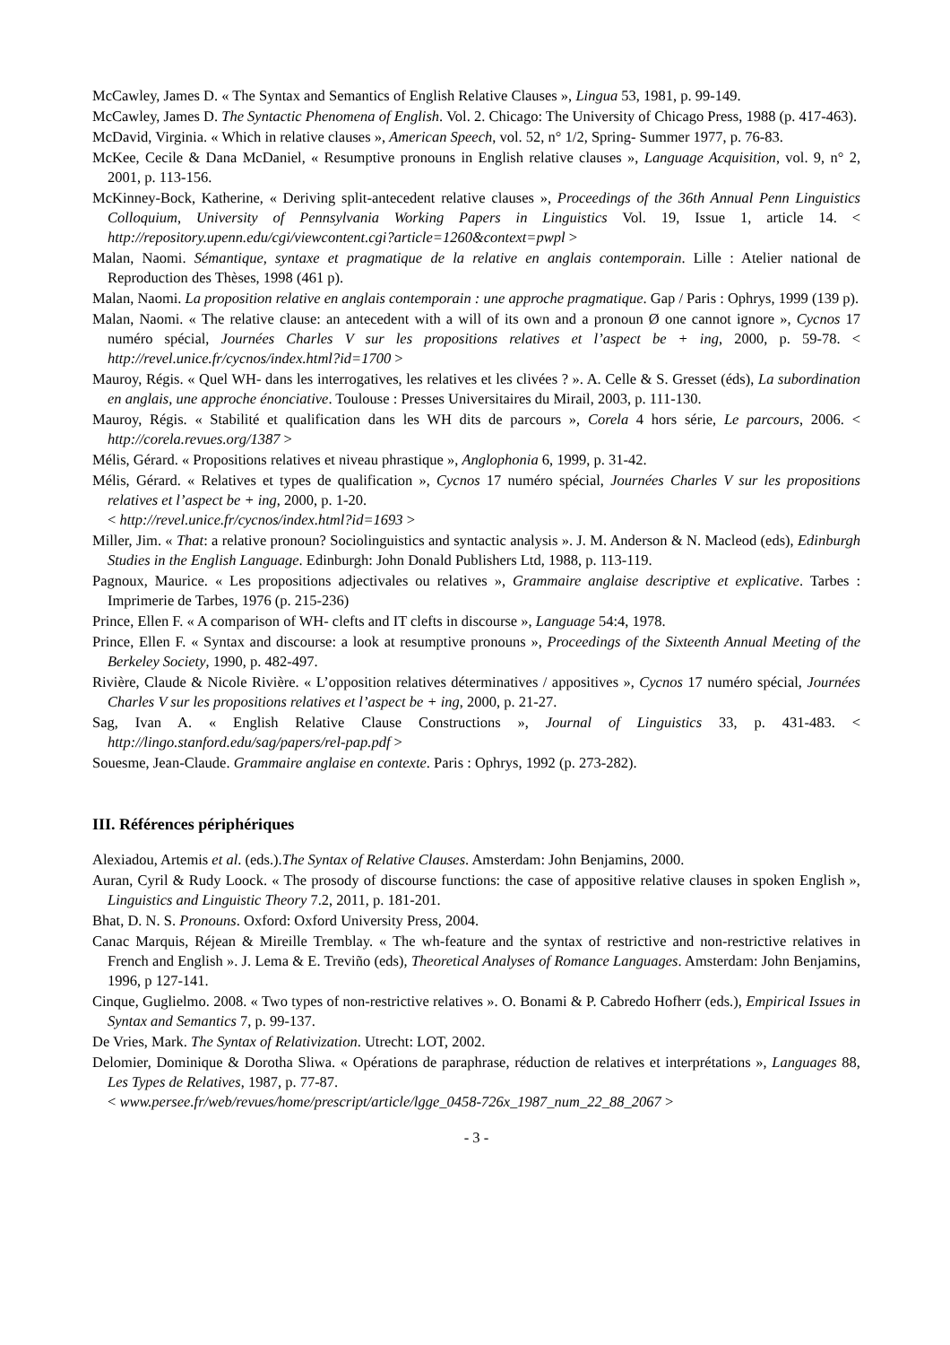McCawley, James D. « The Syntax and Semantics of English Relative Clauses », Lingua 53, 1981, p. 99-149.
McCawley, James D. The Syntactic Phenomena of English. Vol. 2. Chicago: The University of Chicago Press, 1988 (p. 417-463).
McDavid, Virginia. « Which in relative clauses », American Speech, vol. 52, n° 1/2, Spring- Summer 1977, p. 76-83.
McKee, Cecile & Dana McDaniel, « Resumptive pronouns in English relative clauses », Language Acquisition, vol. 9, n° 2, 2001, p. 113-156.
McKinney-Bock, Katherine, « Deriving split-antecedent relative clauses », Proceedings of the 36th Annual Penn Linguistics Colloquium, University of Pennsylvania Working Papers in Linguistics Vol. 19, Issue 1, article 14. < http://repository.upenn.edu/cgi/viewcontent.cgi?article=1260&context=pwpl >
Malan, Naomi. Sémantique, syntaxe et pragmatique de la relative en anglais contemporain. Lille : Atelier national de Reproduction des Thèses, 1998 (461 p).
Malan, Naomi. La proposition relative en anglais contemporain : une approche pragmatique. Gap / Paris : Ophrys, 1999 (139 p).
Malan, Naomi. « The relative clause: an antecedent with a will of its own and a pronoun Ø one cannot ignore », Cycnos 17 numéro spécial, Journées Charles V sur les propositions relatives et l’aspect be + ing, 2000, p. 59-78. < http://revel.unice.fr/cycnos/index.html?id=1700 >
Mauroy, Régis. « Quel WH- dans les interrogatives, les relatives et les clivées ? ». A. Celle & S. Gresset (éds), La subordination en anglais, une approche énonciative. Toulouse : Presses Universitaires du Mirail, 2003, p. 111-130.
Mauroy, Régis. « Stabilité et qualification dans les WH dits de parcours », Corela 4 hors série, Le parcours, 2006. < http://corela.revues.org/1387 >
Mélis, Gérard. « Propositions relatives et niveau phrastique », Anglophonia 6, 1999, p. 31-42.
Mélis, Gérard. « Relatives et types de qualification », Cycnos 17 numéro spécial, Journées Charles V sur les propositions relatives et l’aspect be + ing, 2000, p. 1-20.
< http://revel.unice.fr/cycnos/index.html?id=1693 >
Miller, Jim. « That: a relative pronoun? Sociolinguistics and syntactic analysis ». J. M. Anderson & N. Macleod (eds), Edinburgh Studies in the English Language. Edinburgh: John Donald Publishers Ltd, 1988, p. 113-119.
Pagnoux, Maurice. « Les propositions adjectivales ou relatives », Grammaire anglaise descriptive et explicative. Tarbes : Imprimerie de Tarbes, 1976 (p. 215-236)
Prince, Ellen F. « A comparison of WH- clefts and IT clefts in discourse », Language 54:4, 1978.
Prince, Ellen F. « Syntax and discourse: a look at resumptive pronouns », Proceedings of the Sixteenth Annual Meeting of the Berkeley Society, 1990, p. 482-497.
Rivière, Claude & Nicole Rivière. « L’opposition relatives déterminatives / appositives », Cycnos 17 numéro spécial, Journées Charles V sur les propositions relatives et l’aspect be + ing, 2000, p. 21-27.
Sag, Ivan A. « English Relative Clause Constructions », Journal of Linguistics 33, p. 431-483. < http://lingo.stanford.edu/sag/papers/rel-pap.pdf >
Souesme, Jean-Claude. Grammaire anglaise en contexte. Paris : Ophrys, 1992 (p. 273-282).
III. Références périphériques
Alexiadou, Artemis et al. (eds.).The Syntax of Relative Clauses. Amsterdam: John Benjamins, 2000.
Auran, Cyril & Rudy Loock. « The prosody of discourse functions: the case of appositive relative clauses in spoken English », Linguistics and Linguistic Theory 7.2, 2011, p. 181-201.
Bhat, D. N. S. Pronouns. Oxford: Oxford University Press, 2004.
Canac Marquis, Réjean & Mireille Tremblay. « The wh‑feature and the syntax of restrictive and non‑restrictive relatives in French and English ». J. Lema & E. Treviño (eds), Theoretical Analyses of Romance Languages. Amsterdam: John Benjamins, 1996, p 127‑141.
Cinque, Guglielmo. 2008. « Two types of non-restrictive relatives ». O. Bonami & P. Cabredo Hofherr (eds.), Empirical Issues in Syntax and Semantics 7, p. 99-137.
De Vries, Mark. The Syntax of Relativization. Utrecht: LOT, 2002.
Delomier, Dominique & Dorotha Sliwa. « Opérations de paraphrase, réduction de relatives et interprétations », Languages 88, Les Types de Relatives, 1987, p. 77-87.
< www.persee.fr/web/revues/home/prescript/article/lgge_0458-726x_1987_num_22_88_2067 >
- 3 -